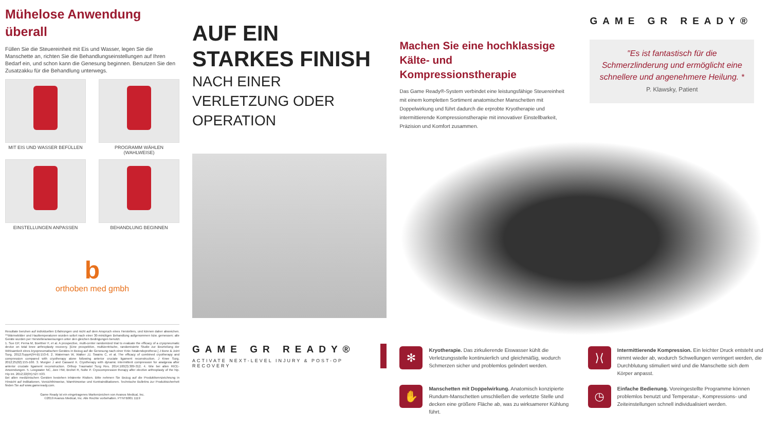Mühelose Anwendung überall
Füllen Sie die Steuereinheit mit Eis und Wasser, legen Sie die Manschette an, richten Sie die Behandlungseinstellungen auf Ihren Bedarf ein, und schon kann die Genesung beginnen. Benutzen Sie den Zusatzakku für die Behandlung unterwegs.
MIT EIS UND WASSER BEFÜLLEN
PROGRAMM WÄHLEN (WAHLWEISE)
EINSTELLUNGEN ANPASSEN
BEHANDLUNG BEGINNEN
b
orthoben med gmbh
Resultate beruhen auf individuellen Erfahrungen und nicht auf dem Anspruch eines Herstellers, und können daher abweichen. **Wärmebilder und Hauttemperaturen wurden sofort nach einer 30-minütigen Behandlung aufgenommen bzw. gemessen; alle Geräte wurden per Herstelleranweisungen unter den gleichen Bedingungen benutzt.
1. Sue EP, Perna M, Boettner F, et al. A prospective, multi-center randomized trial to evaluate the efficacy of a cryopneumatic device on total knee arthroplasty recovery. [Eine prospektive, multizentrische, randomisierte Studie zur Beurteilung der Wirksamkeit eines kryopneumatischen Gerätes in Bezug auf die Genesung nach einer Knie-Totalendoprothese.] J Bone & Joint Surg. 2012;SuppA(94-B):153-6. 2. Waterman W, Walker JJ, Swains C, et al. The efficacy of combined cryotherapy and compression compared with cryotherapy alone following anterior cruciate ligament reconstruction. J Knee Surg. 2012;25(02):155-160. 3. Murgier J and Cassard X. Cryotherapy with dynamic intermittent compression for analgesia after anterior cruciate ligament reconstruction. Orthop Traumatol Surg Res. 2014;100(3):309-312. 4. Wie bei allen RICE-Anwendungen. 5. Leegwater NC, Jore HW, Brohet R, Nolte P. Cryocompression therapy after elective arthroplasty of the hip. Hip Int. 2012;22(05):527-533.
Bei allen medizinischen Geräten bestehen inhärente Risiken. Bitte nehmen Sie Bezug auf die Produktkennzeichnung in Hinsicht auf Indikationen, Vorsichthinweise, Warnhinweise und Kontraindikationen. Technische Bulletins zur Produktsicherheit finden Sie auf www.gameready.com.
Game Ready ist ein eingetragenes Markenzeichen von Avanos Medical, Inc.
©2019 Avanos Medical, Inc. Alle Rechte vorbehalten. PTNTB001 1119
AUF EIN
STARKES FINISH
NACH EINER
VERLETZUNG ODER
OPERATION
GAME GR READY®
ACTIVATE NEXT-LEVEL INJURY & POST-OP RECOVERY
Machen Sie eine hochklassige Kälte- und Kompressionstherapie
Das Game Ready®-System verbindet eine leistungsfähige Steuereinheit mit einem kompletten Sortiment anatomischer Manschetten mit Doppelwirkung und führt dadurch die erprobte Kryotherapie und intermittierende Kompressionstherapie mit innovativer Einstellbarkeit, Präzision und Komfort zusammen.
GAME GR READY®
"Es ist fantastisch für die Schmerzlinderung und ermöglicht eine schnellere und angenehmere Heilung. *
P. Klawsky, Patient
✻
Kryotherapie. Das zirkulierende Eiswasser kühlt die Verletzungsstelle kontinuierlich und gleichmäßig, wodurch Schmerzen sicher und problemlos gelindert werden.
⟩⟨
Intermittierende Kompression. Ein leichter Druck entsteht und nimmt wieder ab, wodurch Schwellungen verringert werden, die Durchblutung stimuliert wird und die Manschette sich dem Körper anpasst.
✋
Manschetten mit Doppelwirkung. Anatomisch konzipierte Rundum-Manschetten umschließen die verletzte Stelle und decken eine größere Fläche ab, was zu wirksamerer Kühlung führt.
◷
Einfache Bedienung. Voreingestellte Programme können problemlos benutzt und Temperatur-, Kompressions- und Zeiteinstellungen schnell individualisiert werden.